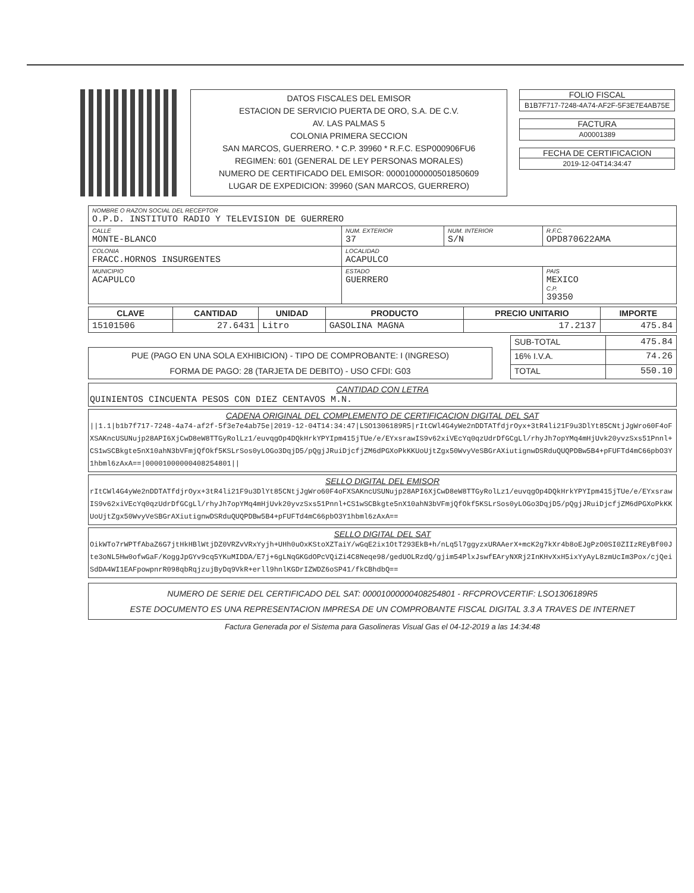DATOS FISCALES DEL EMISOR
ESTACION DE SERVICIO PUERTA DE ORO, S.A. DE C.V.
AV. LAS PALMAS 5
COLONIA PRIMERA SECCION
SAN MARCOS, GUERRERO. * C.P. 39960 * R.F.C. ESP000906FU6
REGIMEN: 601 (GENERAL DE LEY PERSONAS MORALES)
NUMERO DE CERTIFICADO DEL EMISOR: 00001000000501850609
LUGAR DE EXPEDICION: 39960 (SAN MARCOS, GUERRERO)
FOLIO FISCAL
B1B7F717-7248-4A74-AF2F-5F3E7E4AB75E
FACTURA
A00001389
FECHA DE CERTIFICACION
2019-12-04T14:34:47
| NOMBRE O RAZON SOCIAL DEL RECEPTOR O.P.D. INSTITUTO RADIO Y TELEVISION DE GUERRERO | | | |
| CALLE MONTE-BLANCO | NUM. EXTERIOR 37 | NUM. INTERIOR S/N | R.F.C. OPD870622AMA |
| COLONIA FRACC.HORNOS INSURGENTES | LOCALIDAD ACAPULCO | | |
| MUNICIPIO ACAPULCO | ESTADO GUERRERO | | PAIS MEXICO C.P. 39350 |
| CLAVE | CANTIDAD | UNIDAD | PRODUCTO | PRECIO UNITARIO | IMPORTE |
| --- | --- | --- | --- | --- | --- |
| 15101506 | 27.6431 | Litro | GASOLINA MAGNA | 17.2137 | 475.84 |
PUE (PAGO EN UNA SOLA EXHIBICION) - TIPO DE COMPROBANTE: I (INGRESO)
FORMA DE PAGO: 28 (TARJETA DE DEBITO) - USO CFDI: G03
| SUB-TOTAL | 475.84 |
| 16% I.V.A. | 74.26 |
| TOTAL | 550.10 |
CANTIDAD CON LETRA
QUINIENTOS CINCUENTA PESOS CON DIEZ CENTAVOS M.N.
CADENA ORIGINAL DEL COMPLEMENTO DE CERTIFICACION DIGITAL DEL SAT
||1.1|b1b7f717-7248-4a74-af2f-5f3e7e4ab75e|2019-12-04T14:34:47|LSO1306189R5|rItCWl4G4yWe2nDDTATfdjrOyx+3tR4li21F9u3DlYt85CNtjJgWro60F4oFXSAKncUSUNujp28API6XjCwD8eW8TTGyRolLz1/euvqgOp4DQkHrkYPYIpm415jTUe/e/EYxsrawIS9v62xiVEcYq0qzUdrDfGCgLl/rhyJh7opYMq4mHjUvk20yvzSxs51Pnnl+CS1wSCBkgte5nX10ahN3bVFmjQfOkf5KSLrSos0yLOGo3DqjD5/pQgjJRuiDjcfjZM6dPGXoPkKKUoUjtZgx50WvyVeSBGrAXiutignwDSRduQUQPDBw5B4+pFUFTd4mC66pbO3Y1hbml6zAxA==|00001000000408254801||
SELLO DIGITAL DEL EMISOR
rItCWl4G4yWe2nDDTATfdjrOyx+3tR4li21F9u3DlYt85CNtjJgWro60F4oFXSAKncUSUNujp28API6XjCwD8eW8TTGyRolLz1/euvqgOp4DQkHrkYPYIpm415jTUe/e/EYxsrawIS9v62xiVEcYq0qzUdrDfGCgLl/rhyJh7opYMq4mHjUvk20yvzSxs51Pnnl+CS1wSCBkgte5nX10ahN3bVFmjQfOkf5KSLrSos0yLOGo3DqjD5/pQgjJRuiDjcfjZM6dPGXoPkKKUoUjtZgx50WvyVeSBGrAXiutignwDSRduQUQPDBw5B4+pFUFTd4mC66pbO3Y1hbml6zAxA==
SELLO DIGITAL DEL SAT
OikWTo7rWPTfAbaZ6G7jtHkHBlWtjDZ0VRZvVRxYyjh+UHh0uOxKStoXZTaiY/wGqE2ix1OtT293EkB+h/nLq5l7ggyzxURAAerX+mcK2g7kXr4b8oEJgPzO0SI0ZIIzREyBf00Jte3oNL5Hw0ofwGaF/KoggJpGYv9cq5YKuMIDDA/E7j+6gLNqGKGdOPcVQiZi4C8Neqe98/gedUOLRzdQ/gjim54PlxJswfEAryNXRj2InKHvXxH5ixYyAyL8zmUcIm3Pox/cjQeiSdDA4WI1EAFpowpnrR098qbRqjzujByDq9VkR+erll9hnlKGDrIZWDZ6oSP41/fkCBhdbQ==
NUMERO DE SERIE DEL CERTIFICADO DEL SAT: 00001000000408254801 - RFCPROVCERTIF: LSO1306189R5
ESTE DOCUMENTO ES UNA REPRESENTACION IMPRESA DE UN COMPROBANTE FISCAL DIGITAL 3.3 A TRAVES DE INTERNET
Factura Generada por el Sistema para Gasolineras Visual Gas el 04-12-2019 a las 14:34:48